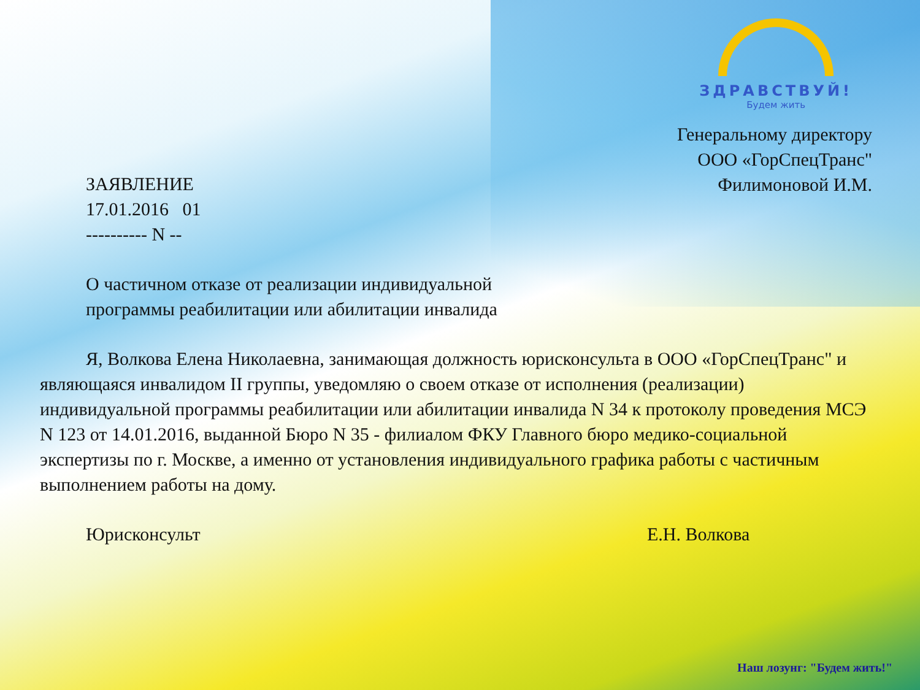ЗДРАВСТВУЙ!
Будем жить
Генеральному директору
ООО «ГорСпецТранс"
Филимоновой И.М.
ЗАЯВЛЕНИЕ
17.01.2016 01
---------- N --
О частичном отказе от реализации индивидуальной
программы реабилитации или абилитации инвалида
Я, Волкова Елена Николаевна, занимающая должность юрисконсульта в ООО «ГорСпецТранс" и являющаяся инвалидом II группы, уведомляю о своем отказе от исполнения (реализации) индивидуальной программы реабилитации или абилитации инвалида N 34 к протоколу проведения МСЭ N 123 от 14.01.2016, выданной Бюро N 35 - филиалом ФКУ Главного бюро медико-социальной экспертизы по г. Москве, а именно от установления индивидуального графика работы с частичным выполнением работы на дому.
Юрисконсульт Е.Н. Волкова
Наш лозунг: "Будем жить!"